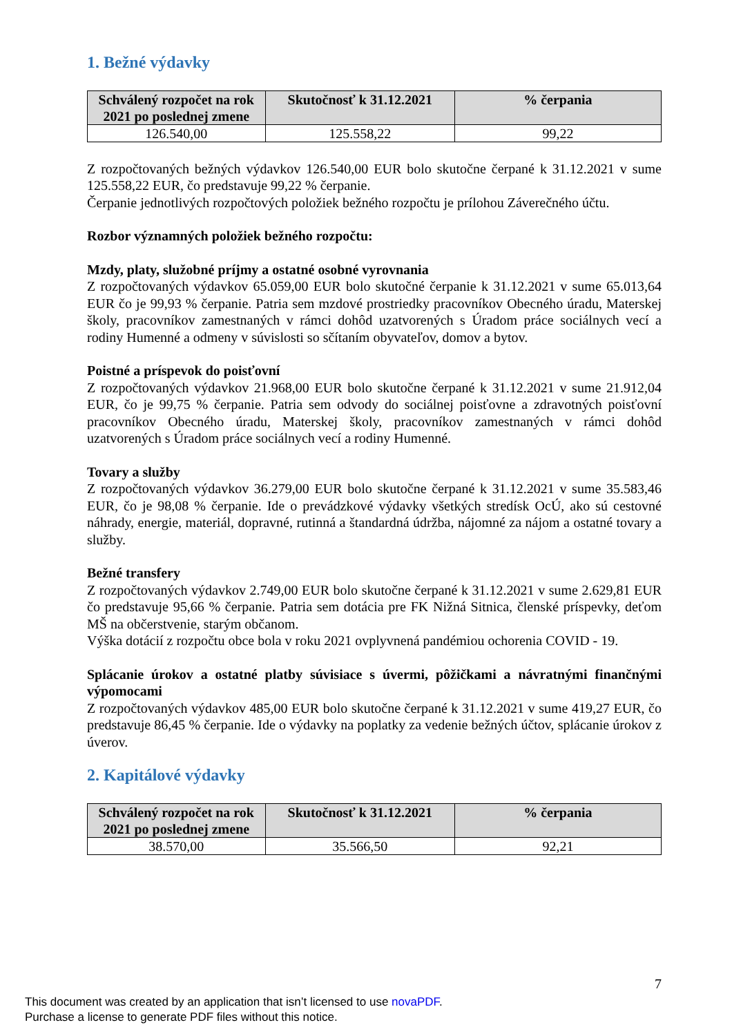1. Bežné výdavky
| Schválený rozpočet na rok 2021 po poslednej zmene | Skutočnosť k 31.12.2021 | % čerpania |
| --- | --- | --- |
| 126.540,00 | 125.558,22 | 99,22 |
Z rozpočtovaných bežných výdavkov 126.540,00 EUR bolo skutočne čerpané k 31.12.2021 v sume 125.558,22 EUR, čo predstavuje 99,22 % čerpanie.
Čerpanie jednotlivých rozpočtových položiek bežného rozpočtu je prílohou Záverečného účtu.
Rozbor významných položiek bežného rozpočtu:
Mzdy, platy, služobné príjmy a ostatné osobné vyrovnania
Z rozpočtovaných výdavkov 65.059,00 EUR bolo skutočné čerpanie k 31.12.2021 v sume 65.013,64 EUR čo je 99,93 % čerpanie. Patria sem mzdové prostriedky pracovníkov Obecného úradu, Materskej školy, pracovníkov zamestnaných v rámci dohôd uzatvorených s Úradom práce sociálnych vecí a rodiny Humenné a odmeny v súvislosti so sčítaním obyvateľov, domov a bytov.
Poistné a príspevok do poisťovní
Z rozpočtovaných výdavkov 21.968,00 EUR bolo skutočne čerpané k 31.12.2021 v sume 21.912,04 EUR, čo je 99,75 % čerpanie. Patria sem odvody do sociálnej poisťovne a zdravotných poisťovní pracovníkov Obecného úradu, Materskej školy, pracovníkov zamestnaných v rámci dohôd uzatvorených s Úradom práce sociálnych vecí a rodiny Humenné.
Tovary a služby
Z rozpočtovaných výdavkov 36.279,00 EUR bolo skutočne čerpané k 31.12.2021 v sume 35.583,46 EUR, čo je 98,08 % čerpanie. Ide o prevádzkové výdavky všetkých stredísk OcÚ, ako sú cestovné náhrady, energie, materiál, dopravné, rutinná a štandardná údržba, nájomné za nájom a ostatné tovary a služby.
Bežné transfery
Z rozpočtovaných výdavkov 2.749,00 EUR bolo skutočne čerpané k 31.12.2021 v sume 2.629,81 EUR čo predstavuje 95,66 % čerpanie. Patria sem dotácia pre FK Nižná Sitnica, členské príspevky, deťom MŠ na občerstvenie, starým občanom.
Výška dotácií z rozpočtu obce bola v roku 2021 ovplyvnená pandémiou ochorenia COVID - 19.
Splácanie úrokov a ostatné platby súvisiace s úvermi, pôžičkami a návratnými finančnými výpomocami
Z rozpočtovaných výdavkov 485,00 EUR bolo skutočne čerpané k 31.12.2021 v sume 419,27 EUR, čo predstavuje 86,45 % čerpanie. Ide o výdavky na poplatky za vedenie bežných účtov, splácanie úrokov z úverov.
2. Kapitálové výdavky
| Schválený rozpočet na rok 2021 po poslednej zmene | Skutočnosť k 31.12.2021 | % čerpania |
| --- | --- | --- |
| 38.570,00 | 35.566,50 | 92,21 |
7
This document was created by an application that isn’t licensed to use novaPDF.
Purchase a license to generate PDF files without this notice.